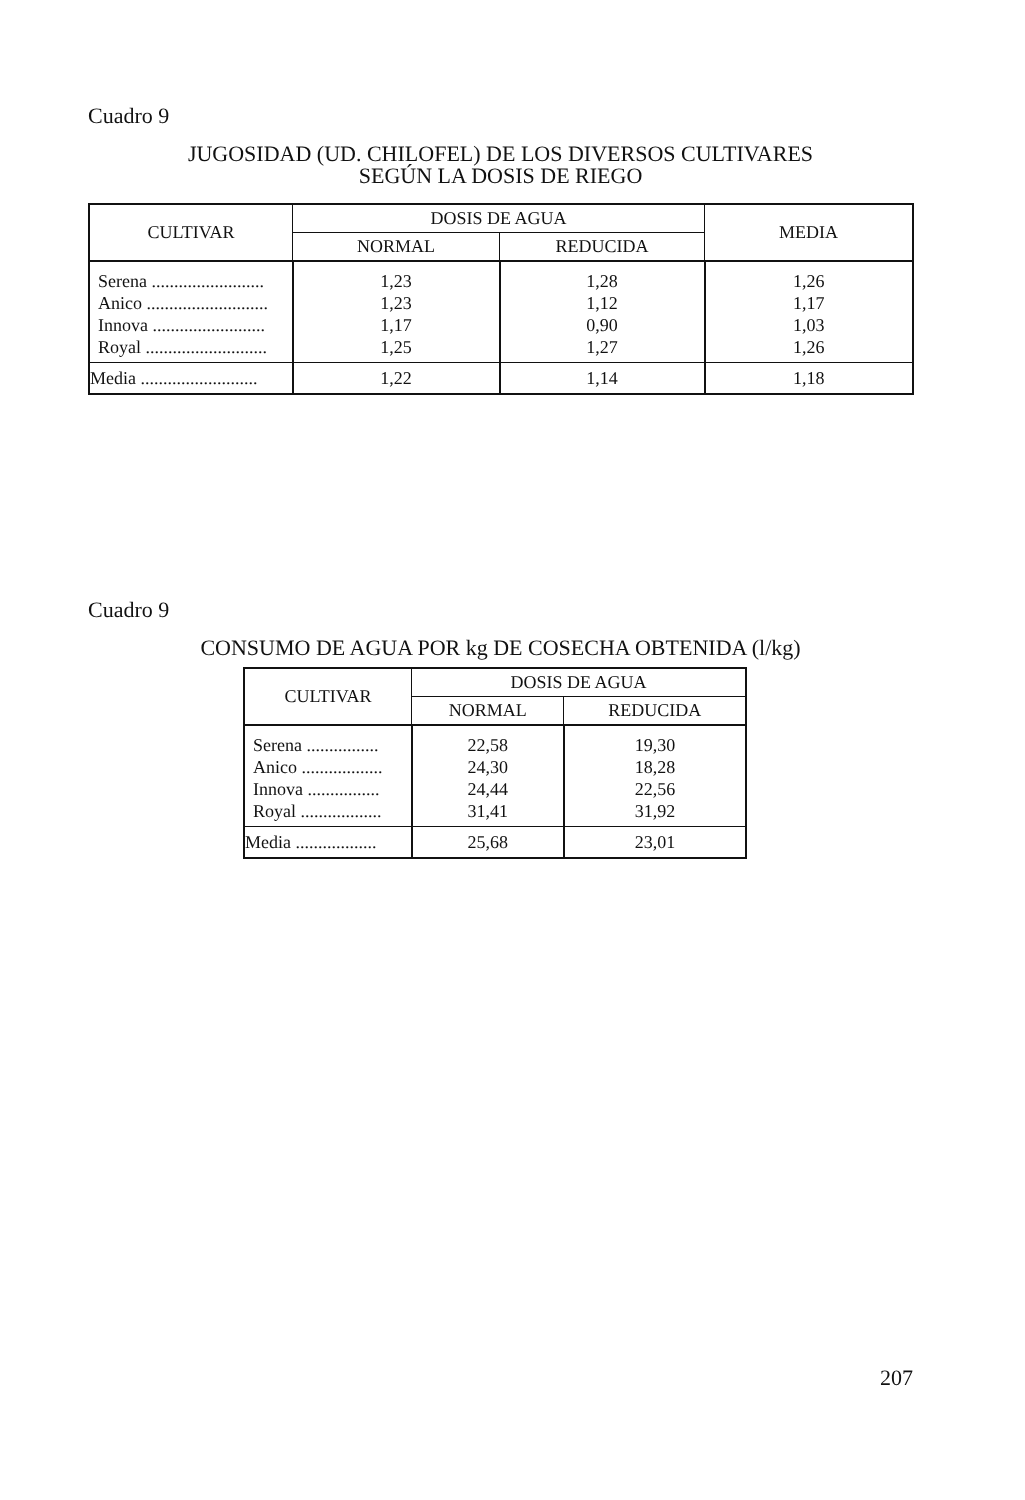Cuadro 9
JUGOSIDAD (UD. CHILOFEL) DE LOS DIVERSOS CULTIVARES
SEGÚN LA DOSIS DE RIEGO
| CULTIVAR | DOSIS DE AGUA | | MEDIA |
| --- | --- | --- | --- |
| | NORMAL | REDUCIDA | |
| Serena ......................... | 1,23 | 1,28 | 1,26 |
| Anico ........................... | 1,23 | 1,12 | 1,17 |
| Innova ......................... | 1,17 | 0,90 | 1,03 |
| Royal ........................... | 1,25 | 1,27 | 1,26 |
| Media .......................... | 1,22 | 1,14 | 1,18 |
Cuadro 9
CONSUMO DE AGUA POR kg DE COSECHA OBTENIDA (l/kg)
| CULTIVAR | DOSIS DE AGUA | |
| --- | --- | --- |
| | NORMAL | REDUCIDA |
| Serena ................ | 22,58 | 19,30 |
| Anico .................. | 24,30 | 18,28 |
| Innova ................ | 24,44 | 22,56 |
| Royal .................. | 31,41 | 31,92 |
| Media .................. | 25,68 | 23,01 |
207